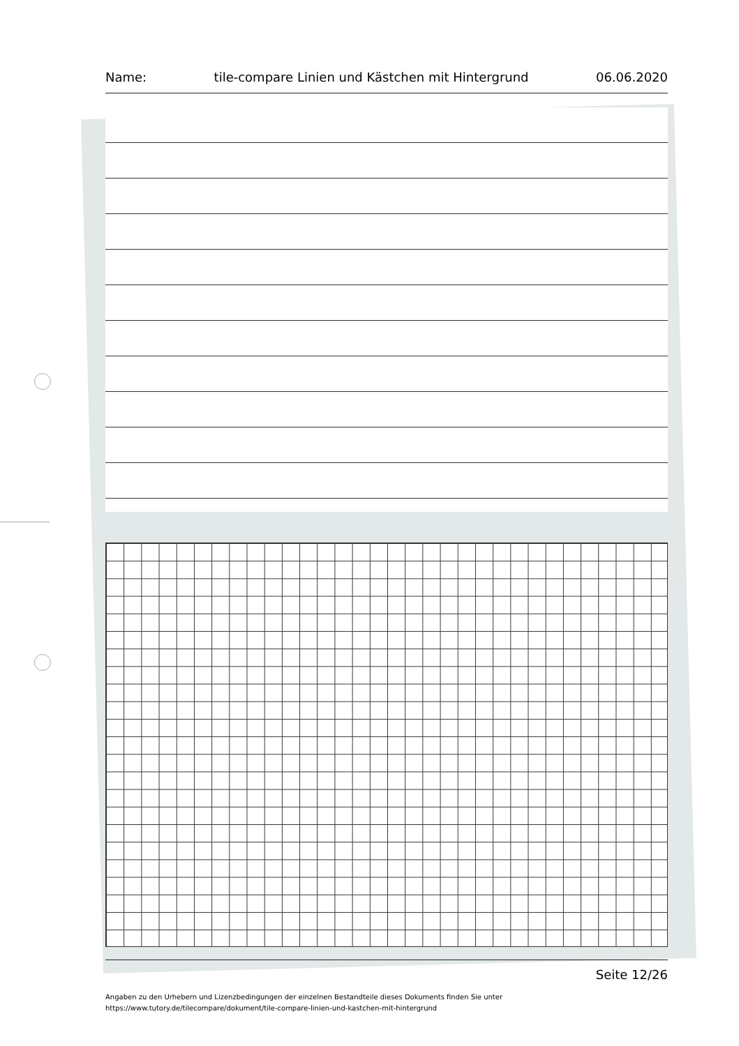Name: tile-compare Linien und Kästchen mit Hintergrund 06.06.2020
Seite 12/26
Angaben zu den Urhebern und Lizenzbedingungen der einzelnen Bestandteile dieses Dokuments finden Sie unter
https://www.tutory.de/tilecompare/dokument/tile-compare-linien-und-kastchen-mit-hintergrund